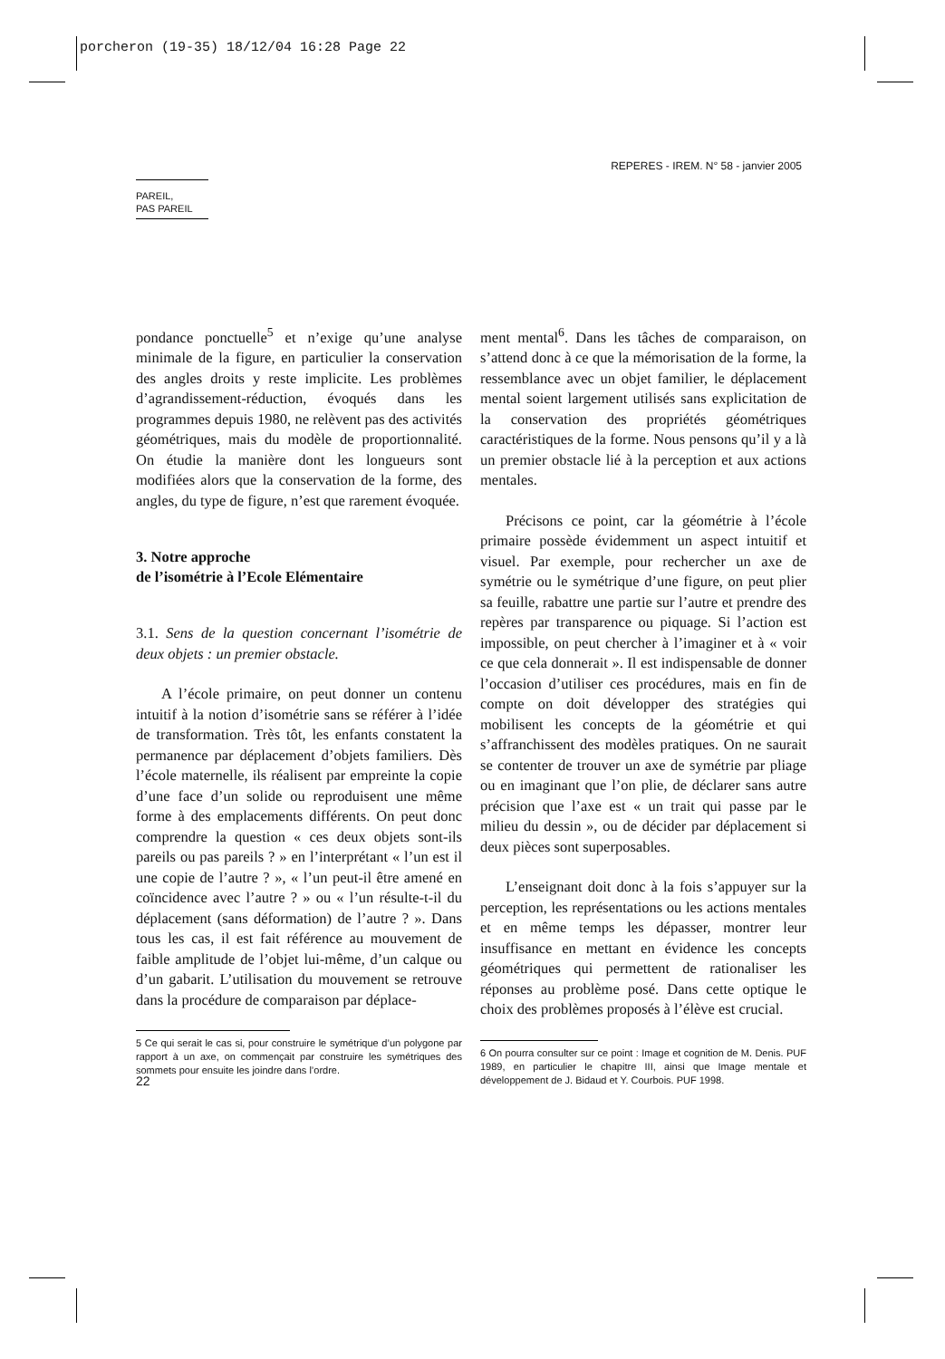porcheron (19-35) 18/12/04 16:28 Page 22
REPERES - IREM. N° 58 - janvier 2005
PAREIL,
PAS PAREIL
pondance ponctuelle<sup>5</sup> et n’exige qu’une analyse minimale de la figure, en particulier la conservation des angles droits y reste implicite. Les problèmes d’agrandissement-réduction, évoqués dans les programmes depuis 1980, ne relèvent pas des activités géométriques, mais du modèle de proportionnalité. On étudie la manière dont les longueurs sont modifiées alors que la conservation de la forme, des angles, du type de figure, n’est que rarement évoquée.
3. Notre approche
de l’isométrie à l’Ecole Elémentaire
3.1. Sens de la question concernant l’isométrie de deux objets : un premier obstacle.
A l’école primaire, on peut donner un contenu intuitif à la notion d’isométrie sans se référer à l’idée de transformation. Très tôt, les enfants constatent la permanence par déplacement d’objets familiers. Dès l’école maternelle, ils réalisent par empreinte la copie d’une face d’un solide ou reproduisent une même forme à des emplacements différents. On peut donc comprendre la question « ces deux objets sont-ils pareils ou pas pareils ? » en l’interprétant « l’un est il une copie de l’autre ? », « l’un peut-il être amené en coïncidence avec l’autre ? » ou « l’un résulte-t-il du déplacement (sans déformation) de l’autre ? ». Dans tous les cas, il est fait référence au mouvement de faible amplitude de l’objet lui-même, d’un calque ou d’un gabarit. L’utilisation du mouvement se retrouve dans la procédure de comparaison par déplace-
5 Ce qui serait le cas si, pour construire le symétrique d’un polygone par rapport à un axe, on commençait par construire les symétriques des sommets pour ensuite les joindre dans l’ordre.
ment mental<sup>6</sup>. Dans les tâches de comparaison, on s’attend donc à ce que la mémorisation de la forme, la ressemblance avec un objet familier, le déplacement mental soient largement utilisés sans explicitation de la conservation des propriétés géométriques caractéristiques de la forme. Nous pensons qu’il y a là un premier obstacle lié à la perception et aux actions mentales.
Précisons ce point, car la géométrie à l’école primaire possède évidemment un aspect intuitif et visuel. Par exemple, pour rechercher un axe de symétrie ou le symétrique d’une figure, on peut plier sa feuille, rabattre une partie sur l’autre et prendre des repères par transparence ou piquage. Si l’action est impossible, on peut chercher à l’imaginer et à « voir ce que cela donnerait ». Il est indispensable de donner l’occasion d’utiliser ces procédures, mais en fin de compte on doit développer des stratégies qui mobilisent les concepts de la géométrie et qui s’affranchissent des modèles pratiques. On ne saurait se contenter de trouver un axe de symétrie par pliage ou en imaginant que l’on plie, de déclarer sans autre précision que l’axe est « un trait qui passe par le milieu du dessin », ou de décider par déplacement si deux pièces sont superposables.
L’enseignant doit donc à la fois s’appuyer sur la perception, les représentations ou les actions mentales et en même temps les dépasser, montrer leur insuffisance en mettant en évidence les concepts géométriques qui permettent de rationaliser les réponses au problème posé. Dans cette optique le choix des problèmes proposés à l’élève est crucial.
6 On pourra consulter sur ce point : Image et cognition de M. Denis. PUF 1989, en particulier le chapitre III, ainsi que Image mentale et développement de J. Bidaud et Y. Courbois. PUF 1998.
22